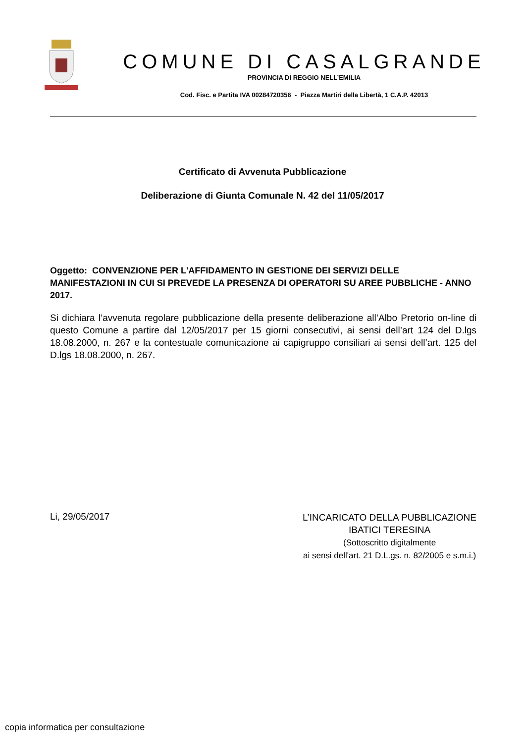COMUNE DI CASALGRANDE
PROVINCIA DI REGGIO NELL’EMILIA
Cod. Fisc. e Partita IVA 00284720356 - Piazza Martiri della Libertà, 1 C.A.P. 42013
Certificato di Avvenuta Pubblicazione
Deliberazione di Giunta Comunale N. 42 del 11/05/2017
Oggetto: CONVENZIONE PER L'AFFIDAMENTO IN GESTIONE DEI SERVIZI DELLE MANIFESTAZIONI IN CUI SI PREVEDE LA PRESENZA DI OPERATORI SU AREE PUBBLICHE - ANNO 2017.
Si dichiara l’avvenuta regolare pubblicazione della presente deliberazione all’Albo Pretorio on-line di questo Comune a partire dal 12/05/2017 per 15 giorni consecutivi, ai sensi dell’art 124 del D.lgs 18.08.2000, n. 267 e la contestuale comunicazione ai capigruppo consiliari ai sensi dell’art. 125 del D.lgs 18.08.2000, n. 267.
Li, 29/05/2017
L’INCARICATO DELLA PUBBLICAZIONE
IBATICI TERESINA
(Sottoscritto digitalmente
ai sensi dell'art. 21 D.L.gs. n. 82/2005 e s.m.i.)
copia informatica per consultazione